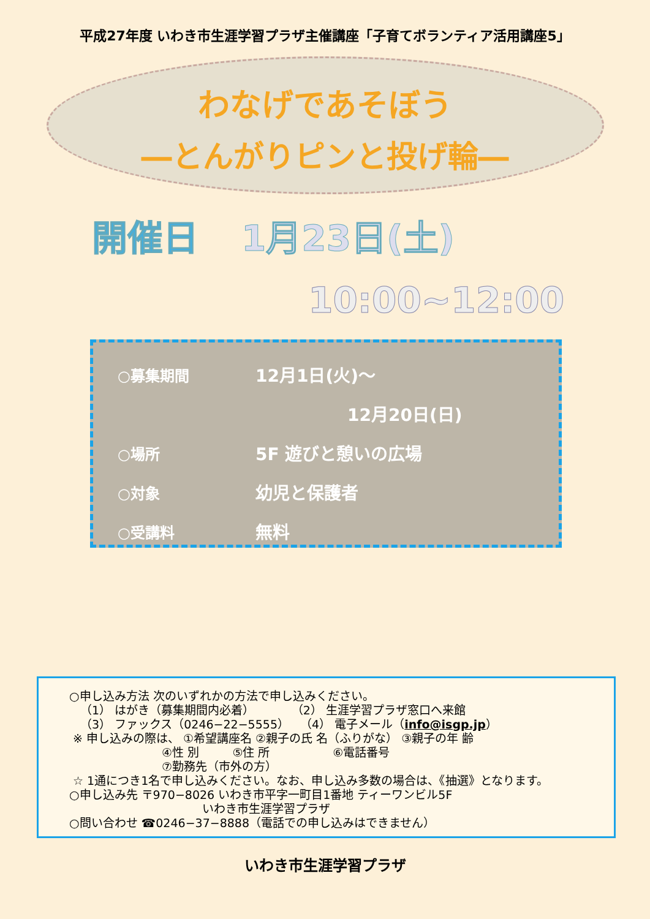平成27年度 いわき市生涯学習プラザ主催講座「子育てボランティア活用講座5」
わなげであそぼう
―とんがりピンと投げ輪―
開催日 1月23日(土)
10:00~12:00
○募集期間
12月1日(火)～
12月20日(日)
○場所
5F 遊びと憩いの広場
○対象
幼児と保護者
○受講料
無料
○申し込み方法 次のいずれかの方法で申し込みください。
（1） はがき（募集期間内必着） （2） 生涯学習プラザ窓口へ来館
（3） ファックス（0246−22−5555） （4） 電子メール（info@isgp.jp）
※ 申し込みの際は、 ①希望講座名 ②親子の氏 名（ふりがな） ③親子の年 齢
④性 別 ⑤住 所 ⑥電話番号
⑦勤務先（市外の方）
☆ 1通につき1名で申し込みください。なお、申し込み多数の場合は、《抽選》となります。
○申し込み先 〒970−8026 いわき市平字一町目1番地 ティーワンビル5F
いわき市生涯学習プラザ
○問い合わせ ☎0246−37−8888（電話での申し込みはできません）
いわき市生涯学習プラザ